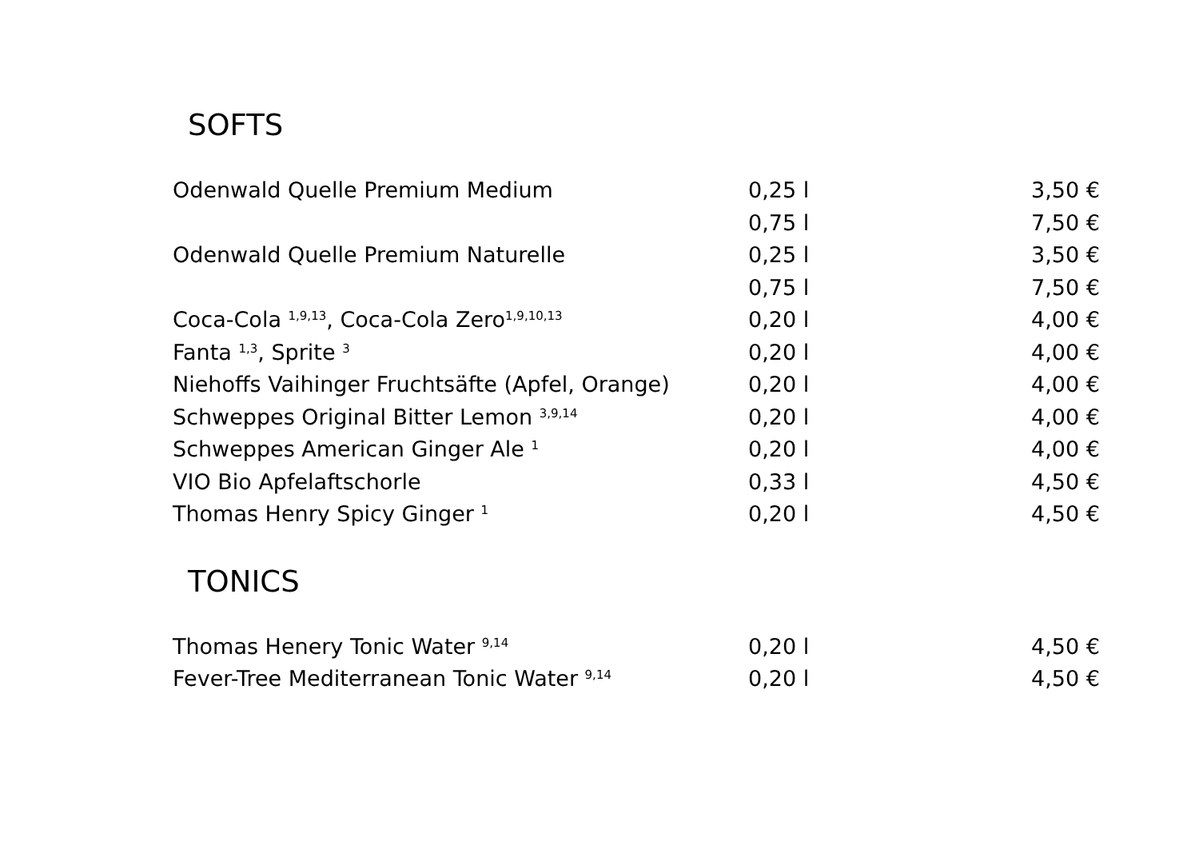SOFTS
| Odenwald Quelle Premium Medium | 0,25 l | 3,50 € |
| | 0,75 l | 7,50 € |
| Odenwald Quelle Premium Naturelle | 0,25 l | 3,50 € |
| | 0,75 l | 7,50 € |
| Coca-Cola <sup>1,9,13</sup>, Coca-Cola Zero<sup>1,9,10,13</sup> | 0,20 l | 4,00 € |
| Fanta <sup>1,3</sup>, Sprite <sup>3</sup> | 0,20 l | 4,00 € |
| Niehoffs Vaihinger Fruchtsäfte (Apfel, Orange) | 0,20 l | 4,00 € |
| Schweppes Original Bitter Lemon <sup>3,9,14</sup> | 0,20 l | 4,00 € |
| Schweppes American Ginger Ale <sup>1</sup> | 0,20 l | 4,00 € |
| VIO Bio Apfelaftschorle | 0,33 l | 4,50 € |
| Thomas Henry Spicy Ginger <sup>1</sup> | 0,20 l | 4,50 € |
TONICS
| Thomas Henery Tonic Water <sup>9,14</sup> | 0,20 l | 4,50 € |
| Fever-Tree Mediterranean Tonic Water <sup>9,14</sup> | 0,20 l | 4,50 € |